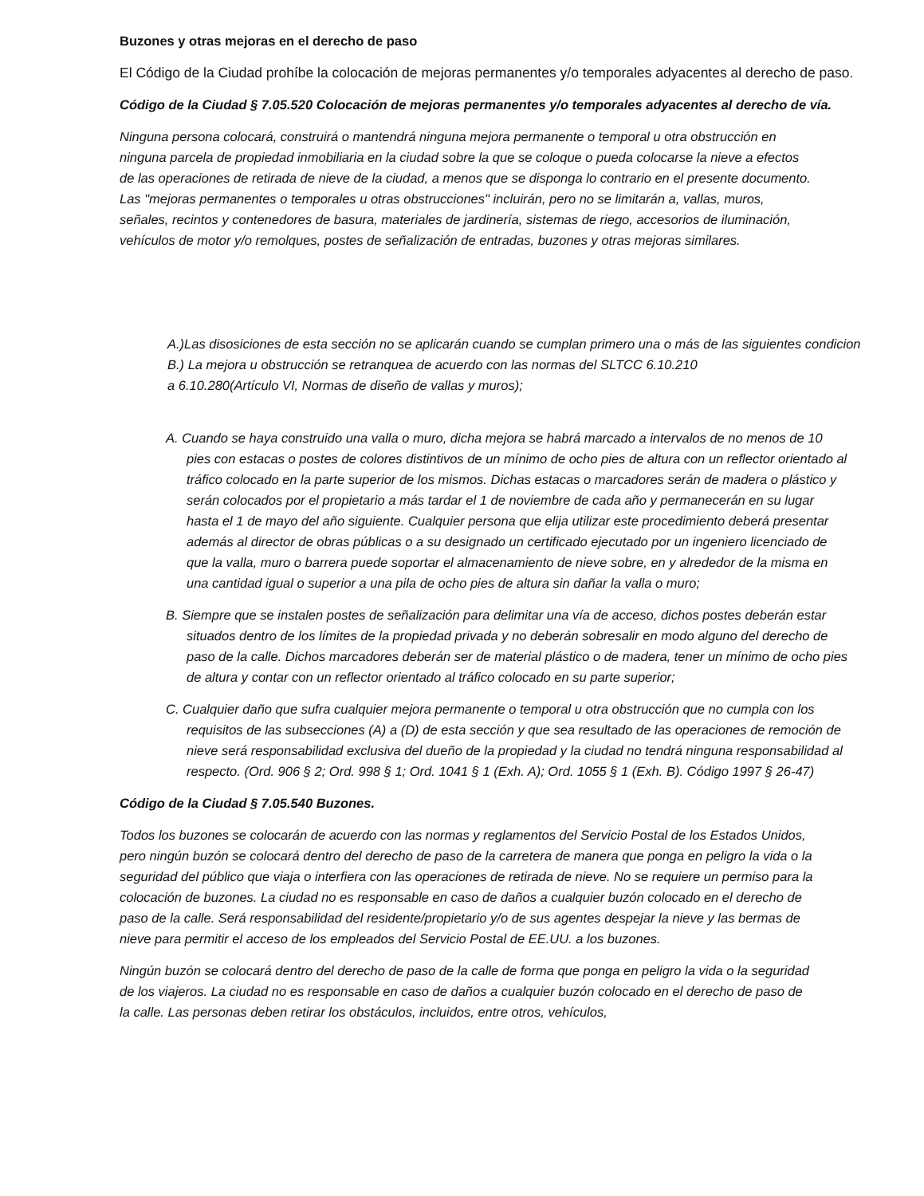Buzones y otras mejoras en el derecho de paso
El Código de la Ciudad prohíbe la colocación de mejoras permanentes y/o temporales adyacentes al derecho de paso.
Código de la Ciudad § 7.05.520 Colocación de mejoras permanentes y/o temporales adyacentes al derecho de vía.
Ninguna persona colocará, construirá o mantendrá ninguna mejora permanente o temporal u otra obstrucción en ninguna parcela de propiedad inmobiliaria en la ciudad sobre la que se coloque o pueda colocarse la nieve a efectos de las operaciones de retirada de nieve de la ciudad, a menos que se disponga lo contrario en el presente documento. Las "mejoras permanentes o temporales u otras obstrucciones" incluirán, pero no se limitarán a, vallas, muros, señales, recintos y contenedores de basura, materiales de jardinería, sistemas de riego, accesorios de iluminación, vehículos de motor y/o remolques, postes de señalización de entradas, buzones y otras mejoras similares.
A.)Las disosiciones de esta sección no se aplicarán cuando se cumplan primero una o más de las siguientes condicion
B.) La mejora u obstrucción se retranquea de acuerdo con las normas del SLTCC 6.10.210
a 6.10.280(Artículo VI, Normas de diseño de vallas y muros);
A. Cuando se haya construido una valla o muro, dicha mejora se habrá marcado a intervalos de no menos de 10 pies con estacas o postes de colores distintivos de un mínimo de ocho pies de altura con un reflector orientado al tráfico colocado en la parte superior de los mismos. Dichas estacas o marcadores serán de madera o plástico y serán colocados por el propietario a más tardar el 1 de noviembre de cada año y permanecerán en su lugar hasta el 1 de mayo del año siguiente. Cualquier persona que elija utilizar este procedimiento deberá presentar además al director de obras públicas o a su designado un certificado ejecutado por un ingeniero licenciado de que la valla, muro o barrera puede soportar el almacenamiento de nieve sobre, en y alrededor de la misma en una cantidad igual o superior a una pila de ocho pies de altura sin dañar la valla o muro;
B. Siempre que se instalen postes de señalización para delimitar una vía de acceso, dichos postes deberán estar situados dentro de los límites de la propiedad privada y no deberán sobresalir en modo alguno del derecho de paso de la calle. Dichos marcadores deberán ser de material plástico o de madera, tener un mínimo de ocho pies de altura y contar con un reflector orientado al tráfico colocado en su parte superior;
C. Cualquier daño que sufra cualquier mejora permanente o temporal u otra obstrucción que no cumpla con los requisitos de las subsecciones (A) a (D) de esta sección y que sea resultado de las operaciones de remoción de nieve será responsabilidad exclusiva del dueño de la propiedad y la ciudad no tendrá ninguna responsabilidad al respecto. (Ord. 906 § 2; Ord. 998 § 1; Ord. 1041 § 1 (Exh. A); Ord. 1055 § 1 (Exh. B). Código 1997 § 26-47)
Código de la Ciudad § 7.05.540 Buzones.
Todos los buzones se colocarán de acuerdo con las normas y reglamentos del Servicio Postal de los Estados Unidos, pero ningún buzón se colocará dentro del derecho de paso de la carretera de manera que ponga en peligro la vida o la seguridad del público que viaja o interfiera con las operaciones de retirada de nieve. No se requiere un permiso para la colocación de buzones. La ciudad no es responsable en caso de daños a cualquier buzón colocado en el derecho de paso de la calle. Será responsabilidad del residente/propietario y/o de sus agentes despejar la nieve y las bermas de nieve para permitir el acceso de los empleados del Servicio Postal de EE.UU. a los buzones.
Ningún buzón se colocará dentro del derecho de paso de la calle de forma que ponga en peligro la vida o la seguridad de los viajeros. La ciudad no es responsable en caso de daños a cualquier buzón colocado en el derecho de paso de la calle. Las personas deben retirar los obstáculos, incluidos, entre otros, vehículos,